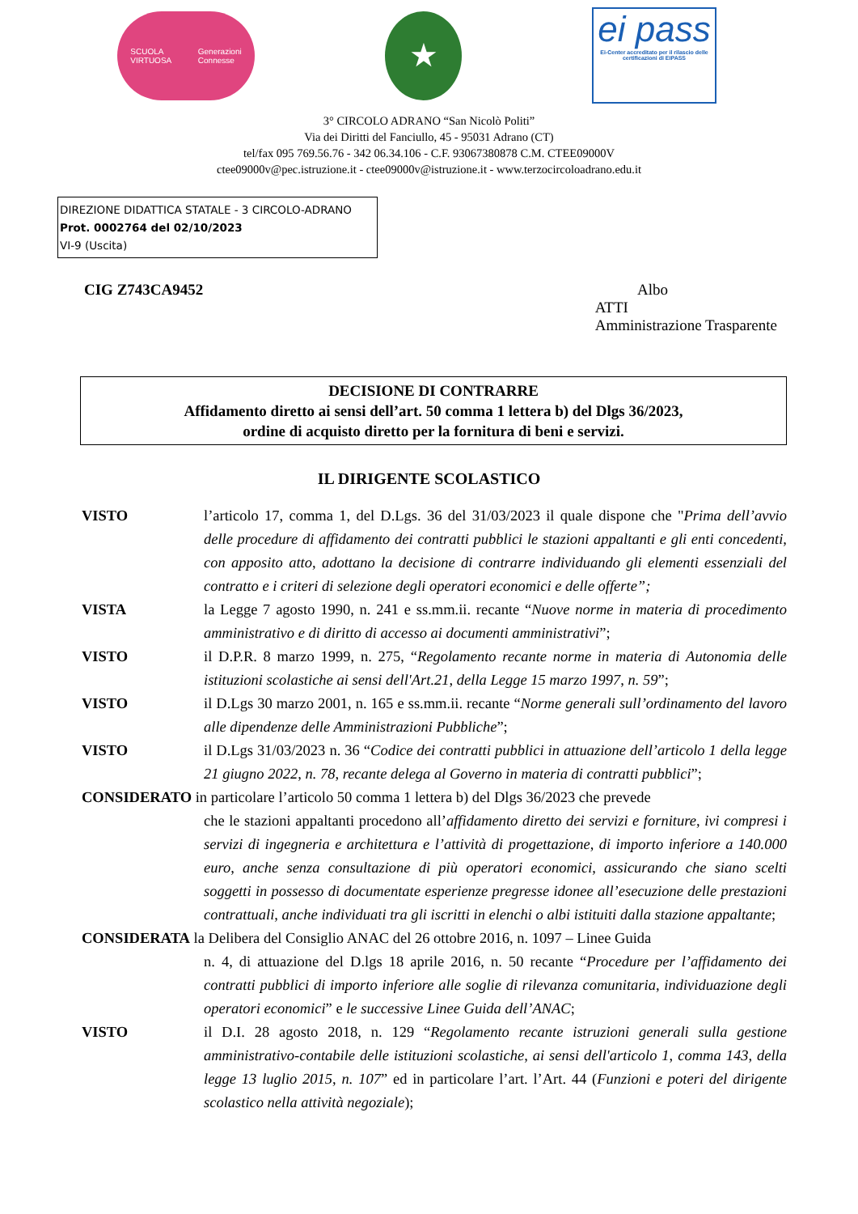SCUOLA
VIRTUOSA Generazioni
Connesse
★
ei pass
Ei-Center accreditato per il rilascio delle certificazioni di EIPASS
3° CIRCOLO ADRANO “San Nicolò Politi”
Via dei Diritti del Fanciullo, 45 - 95031 Adrano (CT)
tel/fax 095 769.56.76 - 342 06.34.106 - C.F. 93067380878 C.M. CTEE09000V
ctee09000v@pec.istruzione.it - ctee09000v@istruzione.it - www.terzocircoloadrano.edu.it
DIREZIONE DIDATTICA STATALE - 3 CIRCOLO-ADRANO
Prot. 0002764 del 02/10/2023
VI-9 (Uscita)
CIG Z743CA9452 Albo
ATTI
Amministrazione Trasparente
DECISIONE DI CONTRARRE
Affidamento diretto ai sensi dell’art. 50 comma 1 lettera b) del Dlgs 36/2023,
ordine di acquisto diretto per la fornitura di beni e servizi.
IL DIRIGENTE SCOLASTICO
VISTO l’articolo 17, comma 1, del D.Lgs. 36 del 31/03/2023 il quale dispone che "Prima dell’avvio delle procedure di affidamento dei contratti pubblici le stazioni appaltanti e gli enti concedenti, con apposito atto, adottano la decisione di contrarre individuando gli elementi essenziali del contratto e i criteri di selezione degli operatori economici e delle offerte”;
VISTA la Legge 7 agosto 1990, n. 241 e ss.mm.ii. recante “Nuove norme in materia di procedimento amministrativo e di diritto di accesso ai documenti amministrativi”;
VISTO il D.P.R. 8 marzo 1999, n. 275, “Regolamento recante norme in materia di Autonomia delle istituzioni scolastiche ai sensi dell'Art.21, della Legge 15 marzo 1997, n. 59”;
VISTO il D.Lgs 30 marzo 2001, n. 165 e ss.mm.ii. recante “Norme generali sull’ordinamento del lavoro alle dipendenze delle Amministrazioni Pubbliche”;
VISTO il D.Lgs 31/03/2023 n. 36 “Codice dei contratti pubblici in attuazione dell’articolo 1 della legge 21 giugno 2022, n. 78, recante delega al Governo in materia di contratti pubblici”;
CONSIDERATO in particolare l’articolo 50 comma 1 lettera b) del Dlgs 36/2023 che prevede
che le stazioni appaltanti procedono all’affidamento diretto dei servizi e forniture, ivi compresi i servizi di ingegneria e architettura e l’attività di progettazione, di importo inferiore a 140.000 euro, anche senza consultazione di più operatori economici, assicurando che siano scelti soggetti in possesso di documentate esperienze pregresse idonee all’esecuzione delle prestazioni contrattuali, anche individuati tra gli iscritti in elenchi o albi istituiti dalla stazione appaltante;
CONSIDERATA la Delibera del Consiglio ANAC del 26 ottobre 2016, n. 1097 – Linee Guida
n. 4, di attuazione del D.lgs 18 aprile 2016, n. 50 recante “Procedure per l’affidamento dei contratti pubblici di importo inferiore alle soglie di rilevanza comunitaria, individuazione degli operatori economici” e le successive Linee Guida dell’ANAC;
VISTO il D.I. 28 agosto 2018, n. 129 “Regolamento recante istruzioni generali sulla gestione amministrativo-contabile delle istituzioni scolastiche, ai sensi dell'articolo 1, comma 143, della legge 13 luglio 2015, n. 107” ed in particolare l’art. l’Art. 44 (Funzioni e poteri del dirigente scolastico nella attività negoziale);